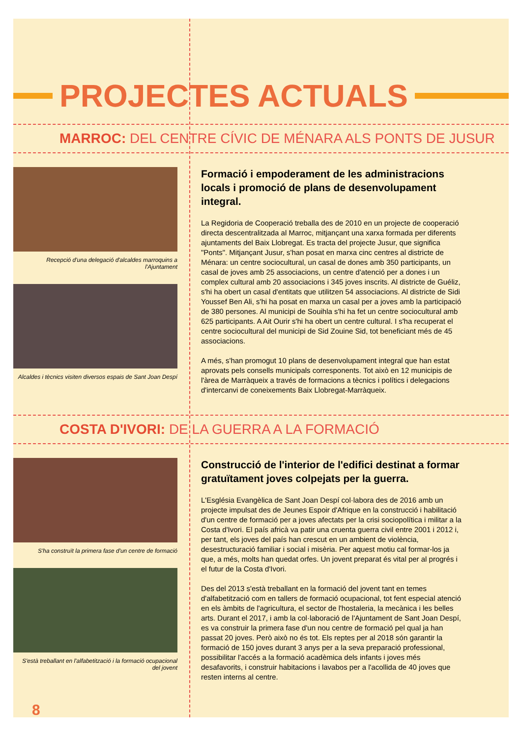PROJECTES ACTUALS
MARROC: DEL CENTRE CÍVIC DE MÉNARA ALS PONTS DE JUSUR
Recepció d'una delegació d'alcaldes marroquins a l'Ajuntament
Alcaldes i tècnics visiten diversos espais de Sant Joan Despí
Formació i empoderament de les administracions locals i promoció de plans de desenvolupament integral.
La Regidoria de Cooperació treballa des de 2010 en un projecte de cooperació directa descentralitzada al Marroc, mitjançant una xarxa formada per diferents ajuntaments del Baix Llobregat. Es tracta del projecte Jusur, que significa "Ponts". Mitjançant Jusur, s'han posat en marxa cinc centres al districte de Ménara: un centre sociocultural, un casal de dones amb 350 participants, un casal de joves amb 25 associacions, un centre d'atenció per a dones i un complex cultural amb 20 associacions i 345 joves inscrits. Al districte de Guéliz, s'hi ha obert un casal d'entitats que utilitzen 54 associacions. Al districte de Sidi Youssef Ben Ali, s'hi ha posat en marxa un casal per a joves amb la participació de 380 persones. Al municipi de Souihla s'hi ha fet un centre sociocultural amb 625 participants. A Ait Ourir s'hi ha obert un centre cultural. I s'ha recuperat el centre sociocultural del municipi de Sid Zouine Sid, tot beneficiant més de 45 associacions.
A més, s'han promogut 10 plans de desenvolupament integral que han estat aprovats pels consells municipals corresponents. Tot això en 12 municipis de l'àrea de Marràqueix a través de formacions a tècnics i polítics i delegacions d'intercanvi de coneixements Baix Llobregat-Marràqueix.
COSTA D'IVORI: DE LA GUERRA A LA FORMACIÓ
S'ha construït la primera fase d'un centre de formació
S'està treballant en l'alfabetització i la formació ocupacional del jovent
Construcció de l'interior de l'edifici destinat a formar gratuïtament joves colpejats per la guerra.
L'Església Evangèlica de Sant Joan Despí col·labora des de 2016 amb un projecte impulsat des de Jeunes Espoir d'Afrique en la construcció i habilitació d'un centre de formació per a joves afectats per la crisi sociopolítica i militar a la Costa d'Ivori. El país africà va patir una cruenta guerra civil entre 2001 i 2012 i, per tant, els joves del país han crescut en un ambient de violència, desestructuració familiar i social i misèria. Per aquest motiu cal formar-los ja que, a més, molts han quedat orfes. Un jovent preparat és vital per al progrés i el futur de la Costa d'Ivori.
Des del 2013 s'està treballant en la formació del jovent tant en temes d'alfabetització com en tallers de formació ocupacional, tot fent especial atenció en els àmbits de l'agricultura, el sector de l'hostaleria, la mecànica i les belles arts. Durant el 2017, i amb la col·laboració de l'Ajuntament de Sant Joan Despí, es va construir la primera fase d'un nou centre de formació pel qual ja han passat 20 joves. Però això no és tot. Els reptes per al 2018 són garantir la formació de 150 joves durant 3 anys per a la seva preparació professional, possibilitar l'accés a la formació acadèmica dels infants i joves més desafavorits, i construir habitacions i lavabos per a l'acollida de 40 joves que resten interns al centre.
8